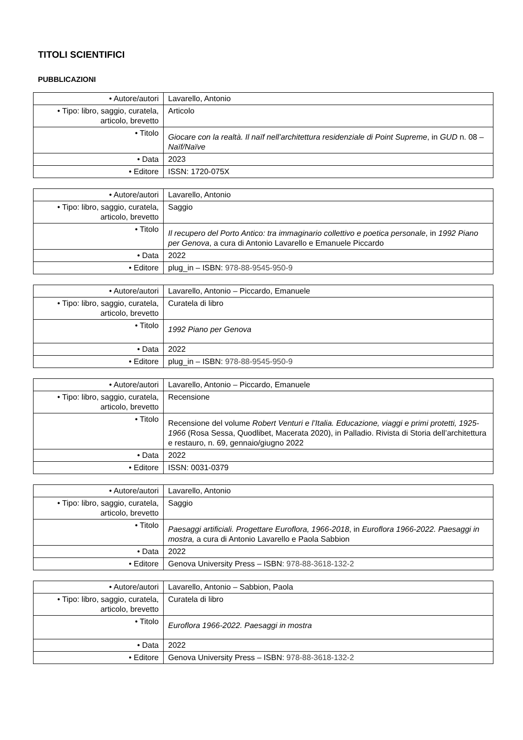TITOLI SCIENTIFICI
PUBBLICAZIONI
| • Autore/autori | Lavarello, Antonio |
| • Tipo: libro, saggio, curatela, articolo, brevetto | Articolo |
| • Titolo | Giocare con la realtà. Il naïf nell’architettura residenziale di Point Supreme , in GUD n. 08 – Naïf/Naïve |
| • Data | 2023 |
| • Editore | ISSN: 1720-075X |
| • Autore/autori | Lavarello, Antonio |
| • Tipo: libro, saggio, curatela, articolo, brevetto | Saggio |
| • Titolo | Il recupero del Porto Antico: tra immaginario collettivo e poetica personale , in 1992 Piano per Genova , a cura di Antonio Lavarello e Emanuele Piccardo |
| • Data | 2022 |
| • Editore | plug_in – ISBN: 978-88-9545-950-9 |
| • Autore/autori | Lavarello, Antonio – Piccardo, Emanuele |
| • Tipo: libro, saggio, curatela, articolo, brevetto | Curatela di libro |
| • Titolo | 1992 Piano per Genova |
| • Data | 2022 |
| • Editore | plug_in – ISBN: 978-88-9545-950-9 |
| • Autore/autori | Lavarello, Antonio – Piccardo, Emanuele |
| • Tipo: libro, saggio, curatela, articolo, brevetto | Recensione |
| • Titolo | Recensione del volume Robert Venturi e l’Italia. Educazione, viaggi e primi protetti, 1925-1966 (Rosa Sessa, Quodlibet, Macerata 2020), in Palladio. Rivista di Storia dell’architettura e restauro, n. 69, gennaio/giugno 2022 |
| • Data | 2022 |
| • Editore | ISSN: 0031-0379 |
| • Autore/autori | Lavarello, Antonio |
| • Tipo: libro, saggio, curatela, articolo, brevetto | Saggio |
| • Titolo | Paesaggi artificiali. Progettare Euroflora, 1966-2018 , in Euroflora 1966-2022. Paesaggi in mostra, a cura di Antonio Lavarello e Paola Sabbion |
| • Data | 2022 |
| • Editore | Genova University Press – ISBN: 978-88-3618-132-2 |
| • Autore/autori | Lavarello, Antonio – Sabbion, Paola |
| • Tipo: libro, saggio, curatela, articolo, brevetto | Curatela di libro |
| • Titolo | Euroflora 1966-2022. Paesaggi in mostra |
| • Data | 2022 |
| • Editore | Genova University Press – ISBN: 978-88-3618-132-2 |